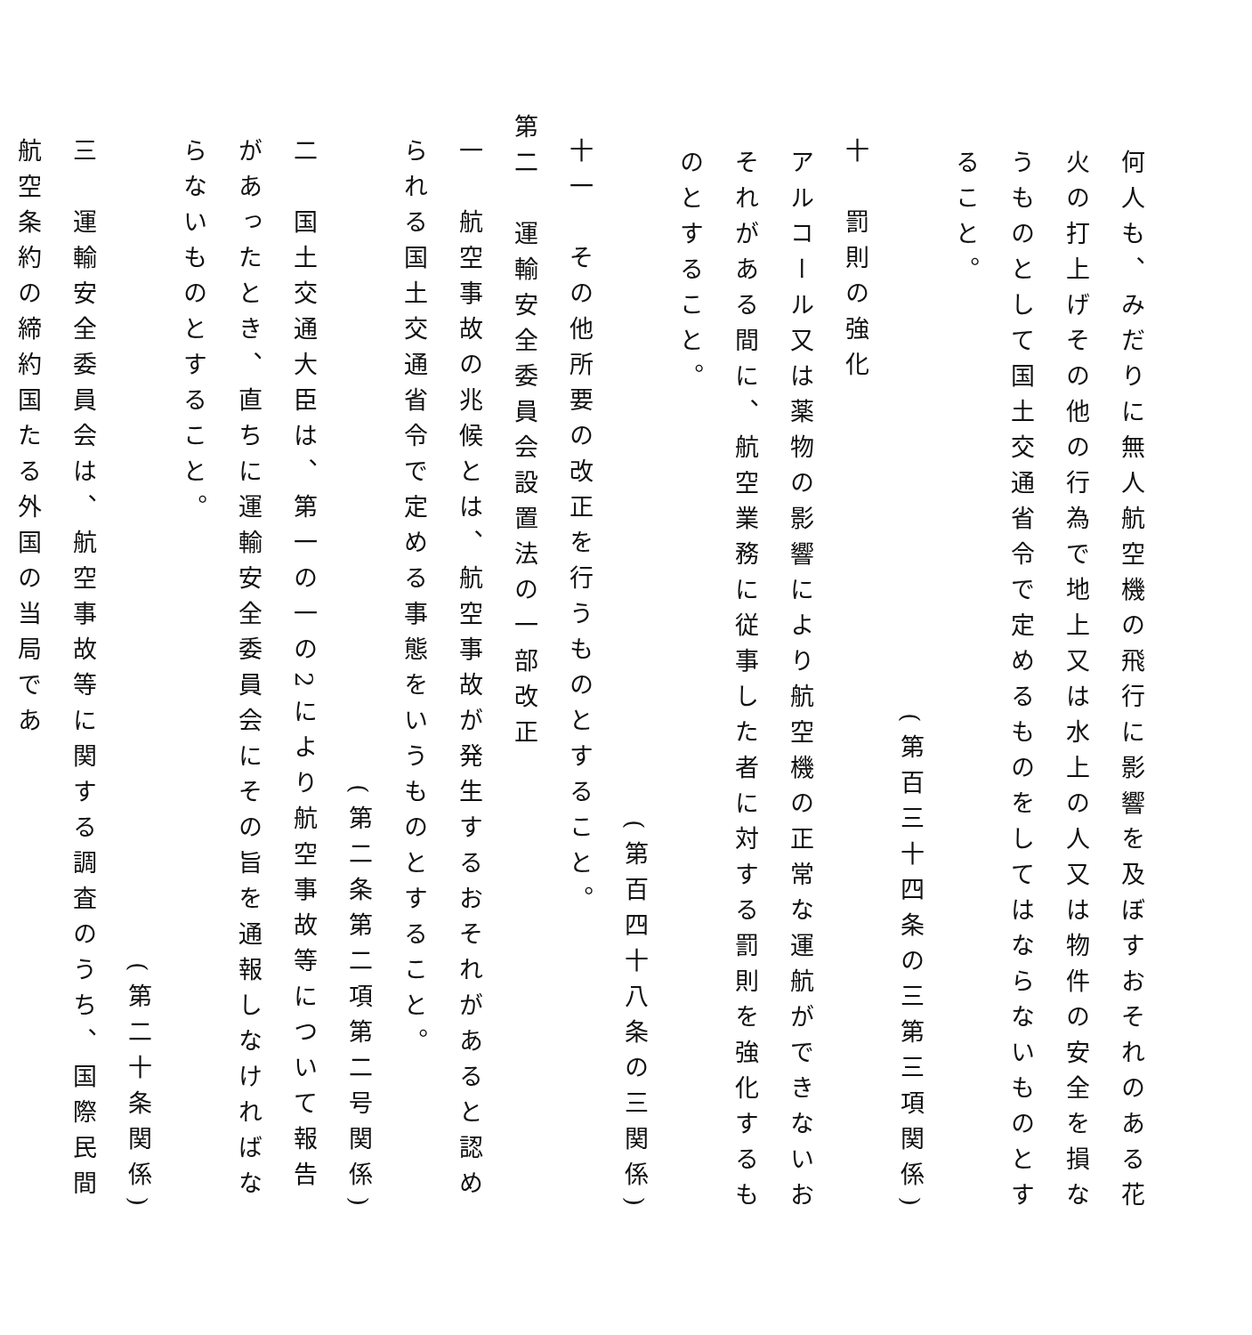何人も、みだりに無人航空機の飛行に影響を及ぼすおそれのある花火の打上げその他の行為で地上又は水上の人又は物件の安全を損なうものとして国土交通省令で定めるものをしてはならないものとすること。
(第百三十四条の三第三項関係)
十　罰則の強化
アルコール又は薬物の影響により航空機の正常な運航ができないおそれがある間に、航空業務に従事した者に対する罰則を強化するものとすること。
(第百四十八条の三関係)
十一　その他所要の改正を行うものとすること。
第二　運輸安全委員会設置法の一部改正
一　航空事故の兆候とは、航空事故が発生するおそれがあると認められる国土交通省令で定める事態をいうものとすること。
(第二条第二項第二号関係)
二　国土交通大臣は、第一の一の2により航空事故等について報告があったとき、直ちに運輸安全委員会にその旨を通報しなければならないものとすること。
(第二十条関係)
三　運輸安全委員会は、航空事故等に関する調査のうち、国際民間航空条約の締約国たる外国の当局であ